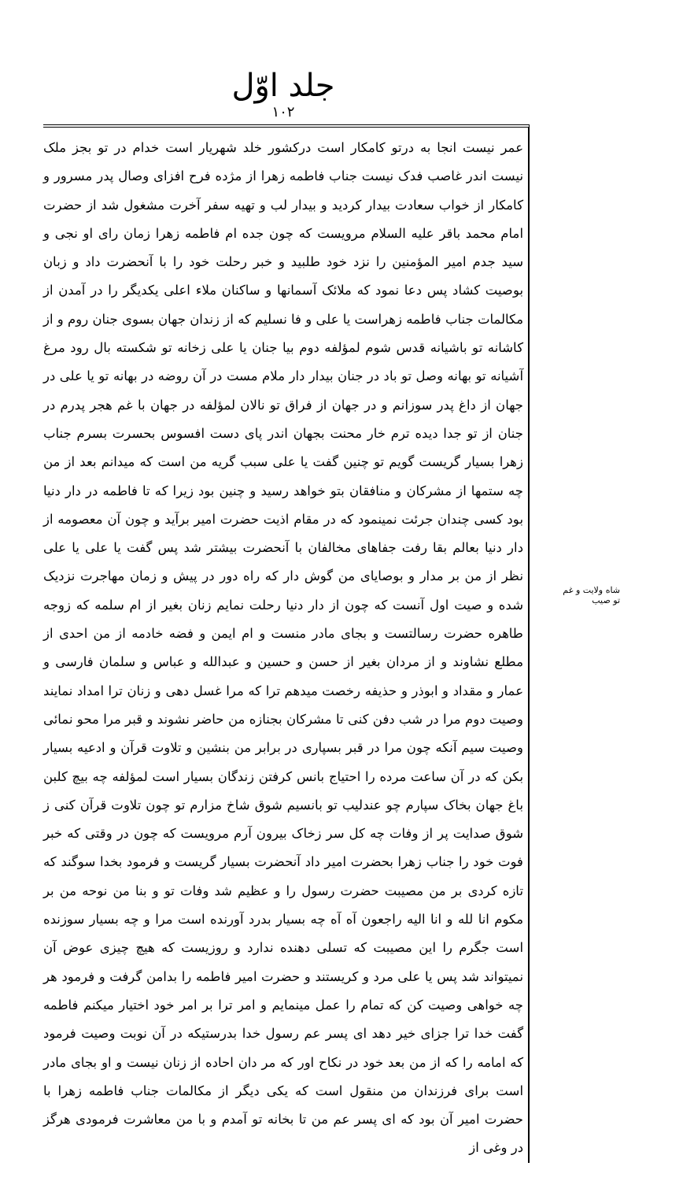جلد اوّل
۱۰۲
عمر نیست انجا به درتو کامکار است درکشور خلد شهریار است خدام در تو بجز ملک نیست اندر غاصب فدک نیست جناب فاطمه زهرا از مژده فرح افزای وصال پدر مسرور و کامکار از خواب سعادت بیدار کردید و بیدار لب و تهیه سفر آخرت مشغول شد از حضرت امام محمد باقر علیه السلام مرویست که چون جده ام فاطمه زهرا زمان رای او نجی و سید جدم امیر المؤمنین را نزد خود طلبید و خبر رحلت خود را با آنحضرت داد و زبان بوصیت کشاد پس دعا نمود که ملائک آسمانها و ساکنان ملاء اعلی یکدیگر را در آمدن از مکالمات جناب فاطمه زهراست یا علی و فا نسلیم که از زندان جهان بسوی جنان روم و از کاشانه تو باشیانه قدس شوم لمؤلفه دوم بیا جنان یا علی زخانه تو شکسته بال رود مرغ آشیانه تو بهانه وصل تو باد در جنان بیدار دار ملام مست در آن روضه در بهانه تو یا علی در جهان از داغ پدر سوزانم و در جهان از فراق تو نالان لمؤلفه در جهان با غم هجر پدرم در جنان از تو جدا دیده ترم خار محنت بجهان اندر پای دست افسوس بحسرت بسرم جناب زهرا بسیار گریست گویم تو چنین گفت یا علی سبب گریه من است که میدانم بعد از من چه ستمها از مشرکان و منافقان بتو خواهد رسید و چنین بود زیرا که تا فاطمه در دار دنیا بود کسی چندان جرئت نمینمود که در مقام اذیت حضرت امیر برآید و چون آن معصومه از دار دنیا بعالم بقا رفت جفاهای مخالفان با آنحضرت بیشتر شد پس گفت یا علی یا علی نظر از من بر مدار و بوصایای من گوش دار که راه دور در پیش و زمان مهاجرت نزدیک شده و صیت اول آنست که چون از دار دنیا رحلت نمایم زنان بغیر از ام سلمه که زوجه طاهره حضرت رسالتست و بجای مادر منست و ام ایمن و فضه خادمه از من احدی از مطلع نشاوند و از مردان بغیر از حسن و حسین و عبدالله و عباس و سلمان فارسی و عمار و مقداد و ابوذر و حذیفه رخصت میدهم ترا که مرا غسل دهی و زنان ترا امداد نمایند وصیت دوم مرا در شب دفن کنی تا مشرکان بجنازه من حاضر نشوند و قبر مرا محو نمائی وصیت سیم آنکه چون مرا در قبر بسپاری در برابر من بنشین و تلاوت قرآن و ادعیه بسیار بکن که در آن ساعت مرده را احتیاج بانس کرفتن زندگان بسیار است لمؤلفه چه بیچ کلبن باغ جهان بخاک سپارم چو عندلیب تو بانسیم شوق شاخ مزارم تو چون تلاوت قرآن کنی ز شوق صدایت پر از وفات چه کل سر زخاک بیرون آرم مرویست که چون در وقتی که خبر فوت خود را جناب زهرا بحضرت امیر داد آنحضرت بسیار گریست و فرمود بخدا سوگند که تازه کردی بر من مصیبت حضرت رسول را و عظیم شد وفات تو و بنا من نوحه من بر مکوم انا لله و انا الیه راجعون آه آه چه بسیار بدرد آورنده است مرا و چه بسیار سوزنده است جگرم را این مصیبت که تسلی دهنده ندارد و روزیست که هیچ چیزی عوض آن نمیتواند شد پس یا علی مرد و کریستند و حضرت امیر فاطمه را بدامن گرفت و فرمود هر چه خواهی وصیت کن که تمام را عمل مینمایم و امر ترا بر امر خود اختیار میکنم فاطمه گفت خدا ترا جزای خیر دهد ای پسر عم رسول خدا بدرستیکه در آن نوبت وصیت فرمود که امامه را که از من بعد خود در نکاح اور که مر دان احاده از زنان نیست و او بجای مادر است برای فرزندان من منقول است که یکی دیگر از مکالمات جناب فاطمه زهرا با حضرت امیر آن بود که ای پسر عم من تا بخانه تو آمدم و با من معاشرت فرمودی هرگز در وغی از
شاه ولایت و غم تو صیب